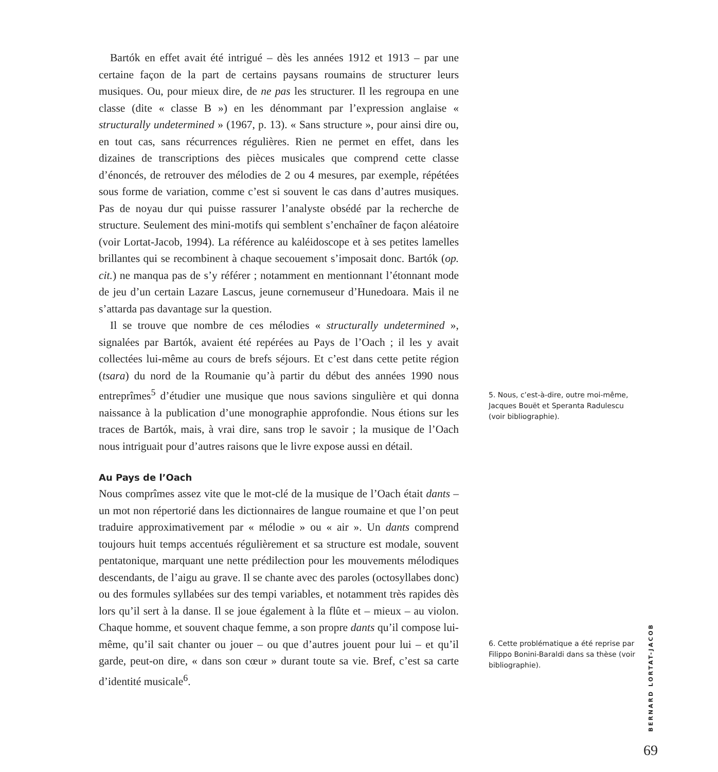Bartók en effet avait été intrigué – dès les années 1912 et 1913 – par une certaine façon de la part de certains paysans roumains de structurer leurs musiques. Ou, pour mieux dire, de ne pas les structurer. Il les regroupa en une classe (dite « classe B ») en les dénommant par l’expression anglaise « structurally undetermined » (1967, p. 13). « Sans structure », pour ainsi dire ou, en tout cas, sans récurrences régulières. Rien ne permet en effet, dans les dizaines de transcriptions des pièces musicales que comprend cette classe d’énoncés, de retrouver des mélodies de 2 ou 4 mesures, par exemple, répétées sous forme de variation, comme c’est si souvent le cas dans d’autres musiques. Pas de noyau dur qui puisse rassurer l’analyste obsédé par la recherche de structure. Seulement des mini-motifs qui semblent s’enchaîner de façon aléatoire (voir Lortat-Jacob, 1994). La référence au kaléidoscope et à ses petites lamelles brillantes qui se recombinent à chaque secouement s’imposait donc. Bartók (op. cit.) ne manqua pas de s’y référer ; notamment en mentionnant l’étonnant mode de jeu d’un certain Lazare Lascus, jeune cornemuseur d’Hunedoara. Mais il ne s’attarda pas davantage sur la question.
Il se trouve que nombre de ces mélodies « structurally undetermined », signalées par Bartók, avaient été repérées au Pays de l’Oach ; il les y avait collectées lui-même au cours de brefs séjours. Et c’est dans cette petite région (tsara) du nord de la Roumanie qu’à partir du début des années 1990 nous entreprîmes<sup>5</sup> d’étudier une musique que nous savions singulière et qui donna naissance à la publication d’une monographie approfondie. Nous étions sur les traces de Bartók, mais, à vrai dire, sans trop le savoir ; la musique de l’Oach nous intriguait pour d’autres raisons que le livre expose aussi en détail.
Au Pays de l’Oach
Nous comprîmes assez vite que le mot-clé de la musique de l’Oach était dants – un mot non répertorié dans les dictionnaires de langue roumaine et que l’on peut traduire approximativement par « mélodie » ou « air ». Un dants comprend toujours huit temps accentués régulièrement et sa structure est modale, souvent pentatonique, marquant une nette prédilection pour les mouvements mélodiques descendants, de l’aigu au grave. Il se chante avec des paroles (octosyllabes donc) ou des formules syllabées sur des tempi variables, et notamment très rapides dès lors qu’il sert à la danse. Il se joue également à la flûte et – mieux – au violon. Chaque homme, et souvent chaque femme, a son propre dants qu’il compose lui-même, qu’il sait chanter ou jouer – ou que d’autres jouent pour lui – et qu’il garde, peut-on dire, « dans son cœur » durant toute sa vie. Bref, c’est sa carte d’identité musicale<sup>6</sup>.
5. Nous, c’est-à-dire, outre moi-même, Jacques Bouët et Speranta Radulescu (voir bibliographie).
6. Cette problématique a été reprise par Filippo Bonini-Baraldi dans sa thèse (voir bibliographie).
BERNARD LORTAT-JACOB
69